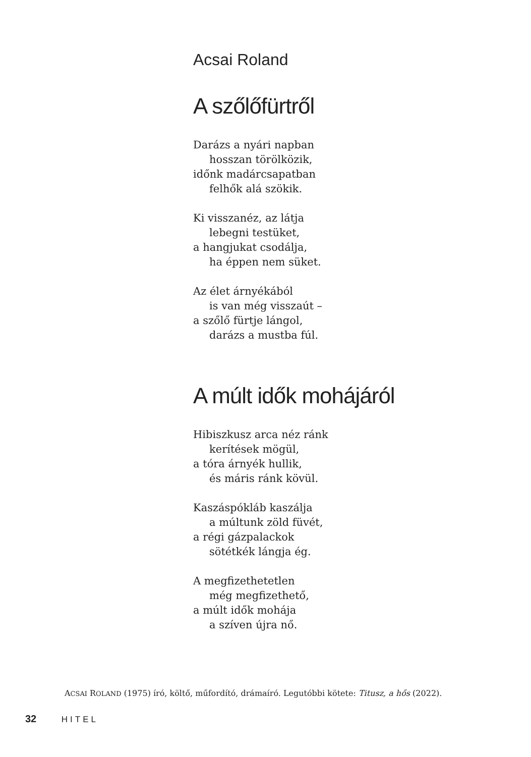Acsai Roland
A szőlőfürtről
Darázs a nyári napban
hosszan törölközik,
időnk madárcsapatban
felhők alá szökik.
Ki visszanéz, az látja
lebegni testüket,
a hangjukat csodálja,
ha éppen nem süket.
Az élet árnyékából
is van még visszaút –
a szőlő fürtje lángol,
darázs a mustba fúl.
A múlt idők mohájáról
Hibiszkusz arca néz ránk
kerítések mögül,
a tóra árnyék hullik,
és máris ránk kövül.
Kaszáspókláb kaszálja
a múltunk zöld füvét,
a régi gázpalackok
sötétkék lángja ég.
A megfizethetetlen
még megfizethető,
a múlt idők mohája
a szíven újra nő.
ACSAI ROLAND (1975) író, költő, műfordító, drámaíró. Legutóbbi kötete: Titusz, a hős (2022).
32 HITEL